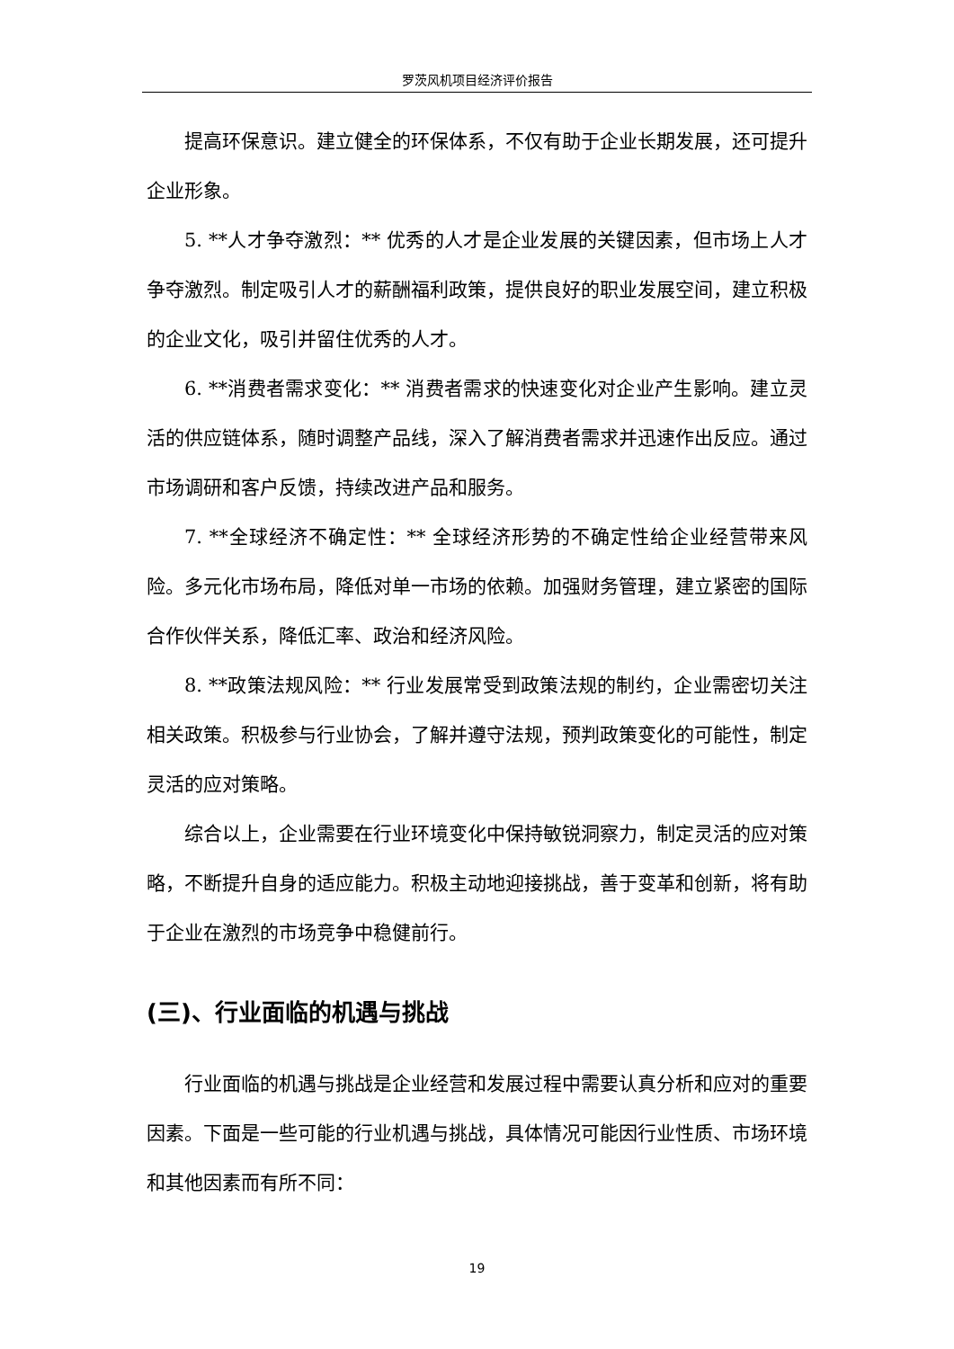罗茨风机项目经济评价报告
提高环保意识。建立健全的环保体系，不仅有助于企业长期发展，还可提升企业形象。
5. **人才争夺激烈：** 优秀的人才是企业发展的关键因素，但市场上人才争夺激烈。制定吸引人才的薪酬福利政策，提供良好的职业发展空间，建立积极的企业文化，吸引并留住优秀的人才。
6. **消费者需求变化：** 消费者需求的快速变化对企业产生影响。建立灵活的供应链体系，随时调整产品线，深入了解消费者需求并迅速作出反应。通过市场调研和客户反馈，持续改进产品和服务。
7. **全球经济不确定性：** 全球经济形势的不确定性给企业经营带来风险。多元化市场布局，降低对单一市场的依赖。加强财务管理，建立紧密的国际合作伙伴关系，降低汇率、政治和经济风险。
8. **政策法规风险：** 行业发展常受到政策法规的制约，企业需密切关注相关政策。积极参与行业协会，了解并遵守法规，预判政策变化的可能性，制定灵活的应对策略。
综合以上，企业需要在行业环境变化中保持敏锐洞察力，制定灵活的应对策略，不断提升自身的适应能力。积极主动地迎接挑战，善于变革和创新，将有助于企业在激烈的市场竞争中稳健前行。
(三)、行业面临的机遇与挑战
行业面临的机遇与挑战是企业经营和发展过程中需要认真分析和应对的重要因素。下面是一些可能的行业机遇与挑战，具体情况可能因行业性质、市场环境和其他因素而有所不同：
19